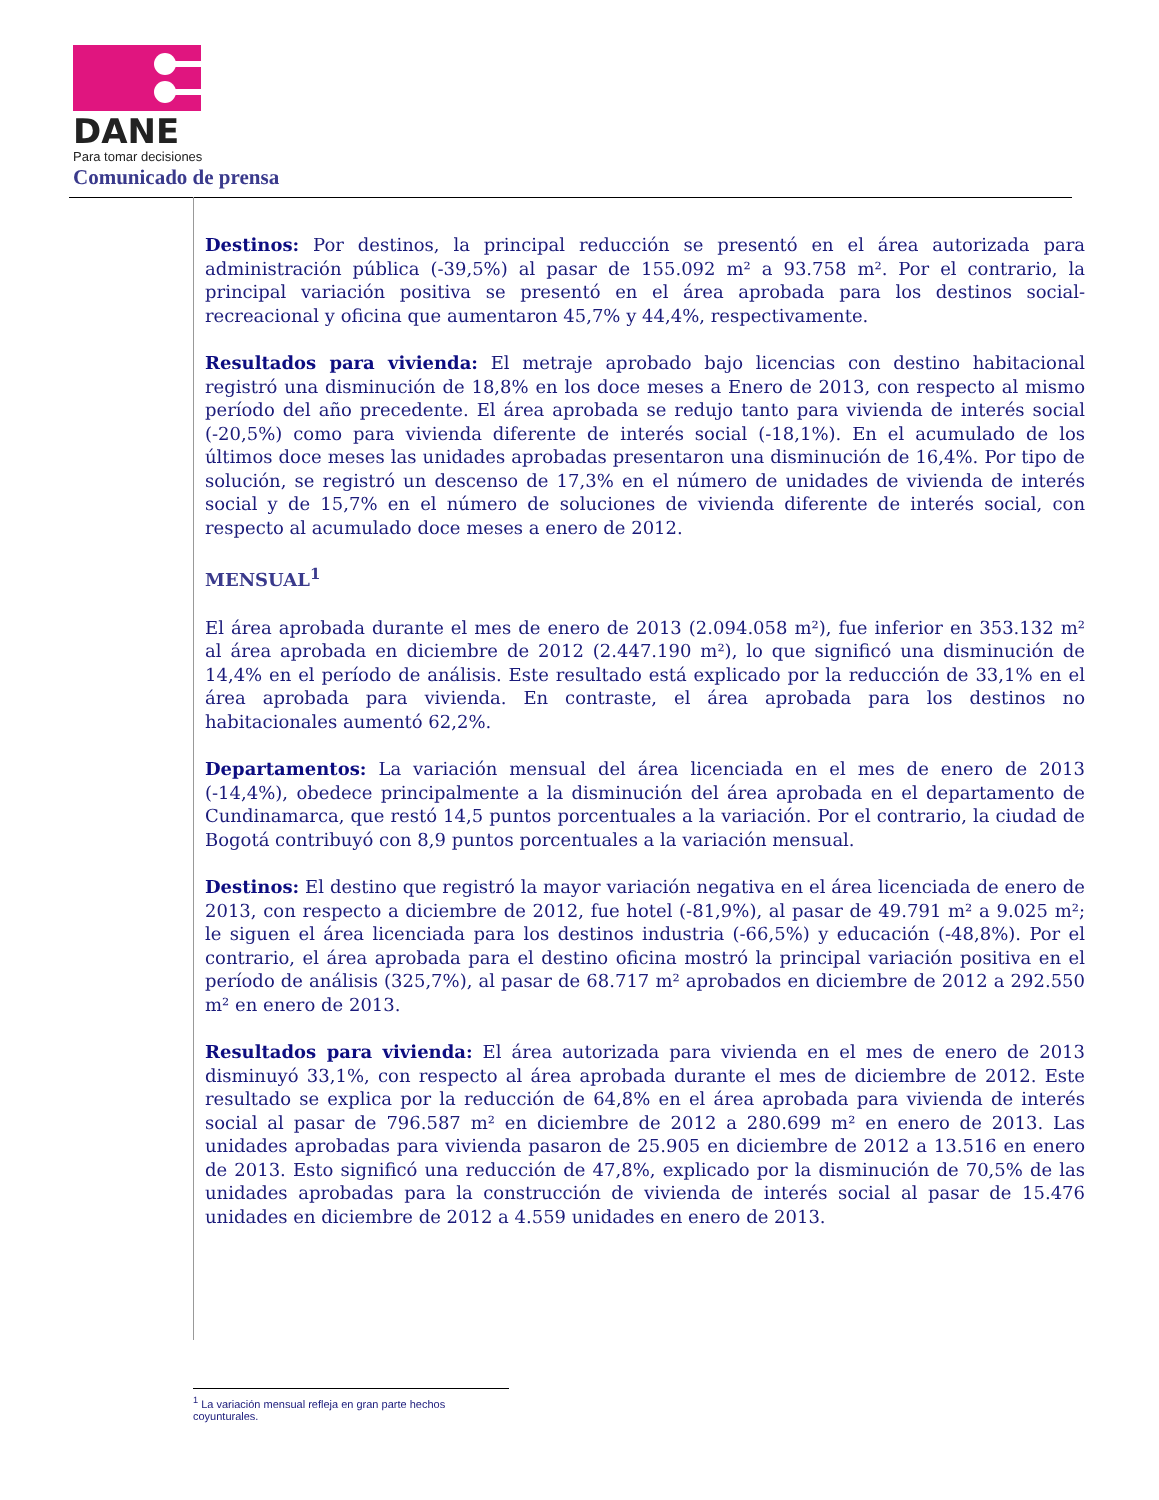DANE
Para tomar decisiones
Comunicado de prensa
Destinos: Por destinos, la principal reducción se presentó en el área autorizada para administración pública (-39,5%) al pasar de 155.092 m² a 93.758 m². Por el contrario, la principal variación positiva se presentó en el área aprobada para los destinos social-recreacional y oficina que aumentaron 45,7% y 44,4%, respectivamente.
Resultados para vivienda: El metraje aprobado bajo licencias con destino habitacional registró una disminución de 18,8% en los doce meses a Enero de 2013, con respecto al mismo período del año precedente. El área aprobada se redujo tanto para vivienda de interés social (-20,5%) como para vivienda diferente de interés social (-18,1%). En el acumulado de los últimos doce meses las unidades aprobadas presentaron una disminución de 16,4%. Por tipo de solución, se registró un descenso de 17,3% en el número de unidades de vivienda de interés social y de 15,7% en el número de soluciones de vivienda diferente de interés social, con respecto al acumulado doce meses a enero de 2012.
MENSUAL<sup>1</sup>
El área aprobada durante el mes de enero de 2013 (2.094.058 m²), fue inferior en 353.132 m² al área aprobada en diciembre de 2012 (2.447.190 m²), lo que significó una disminución de 14,4% en el período de análisis. Este resultado está explicado por la reducción de 33,1% en el área aprobada para vivienda. En contraste, el área aprobada para los destinos no habitacionales aumentó 62,2%.
Departamentos: La variación mensual del área licenciada en el mes de enero de 2013 (-14,4%), obedece principalmente a la disminución del área aprobada en el departamento de Cundinamarca, que restó 14,5 puntos porcentuales a la variación. Por el contrario, la ciudad de Bogotá contribuyó con 8,9 puntos porcentuales a la variación mensual.
Destinos: El destino que registró la mayor variación negativa en el área licenciada de enero de 2013, con respecto a diciembre de 2012, fue hotel (-81,9%), al pasar de 49.791 m² a 9.025 m²; le siguen el área licenciada para los destinos industria (-66,5%) y educación (-48,8%). Por el contrario, el área aprobada para el destino oficina mostró la principal variación positiva en el período de análisis (325,7%), al pasar de 68.717 m² aprobados en diciembre de 2012 a 292.550 m² en enero de 2013.
Resultados para vivienda: El área autorizada para vivienda en el mes de enero de 2013 disminuyó 33,1%, con respecto al área aprobada durante el mes de diciembre de 2012. Este resultado se explica por la reducción de 64,8% en el área aprobada para vivienda de interés social al pasar de 796.587 m² en diciembre de 2012 a 280.699 m² en enero de 2013. Las unidades aprobadas para vivienda pasaron de 25.905 en diciembre de 2012 a 13.516 en enero de 2013. Esto significó una reducción de 47,8%, explicado por la disminución de 70,5% de las unidades aprobadas para la construcción de vivienda de interés social al pasar de 15.476 unidades en diciembre de 2012 a 4.559 unidades en enero de 2013.
<sup>1</sup> La variación mensual refleja en gran parte hechos coyunturales.